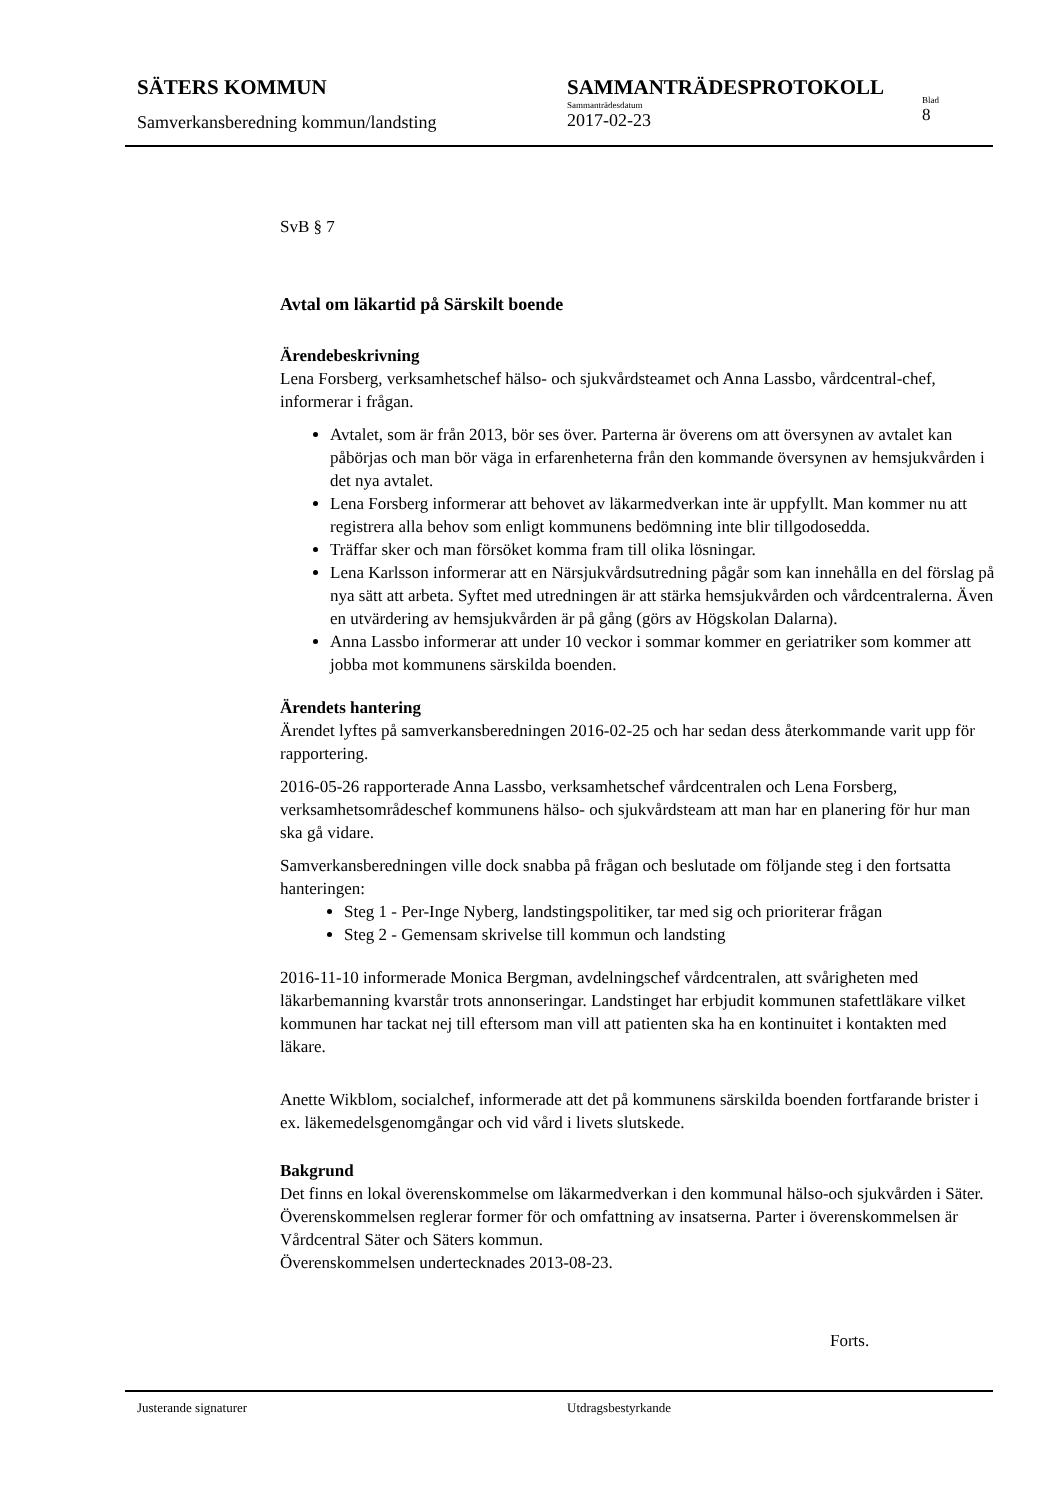SÄTERS KOMMUN
Samverkansberedning kommun/landsting
SAMMANTRÄDESPROTOKOLL
Sammanträdesdatum
2017-02-23
Blad
8
SvB § 7
Avtal om läkartid på Särskilt boende
Ärendebeskrivning
Lena Forsberg, verksamhetschef hälso- och sjukvårdsteamet och Anna Lassbo, vårdcentral-chef, informerar i frågan.
Avtalet, som är från 2013, bör ses över. Parterna är överens om att översynen av avtalet kan påbörjas och man bör väga in erfarenheterna från den kommande översynen av hemsjukvården i det nya avtalet.
Lena Forsberg informerar att behovet av läkarmedverkan inte är uppfyllt. Man kommer nu att registrera alla behov som enligt kommunens bedömning inte blir tillgodosedda.
Träffar sker och man försöket komma fram till olika lösningar.
Lena Karlsson informerar att en Närsjukvårdsutredning pågår som kan innehålla en del förslag på nya sätt att arbeta. Syftet med utredningen är att stärka hemsjukvården och vårdcentralerna. Även en utvärdering av hemsjukvården är på gång (görs av Högskolan Dalarna).
Anna Lassbo informerar att under 10 veckor i sommar kommer en geriatriker som kommer att jobba mot kommunens särskilda boenden.
Ärendets hantering
Ärendet lyftes på samverkansberedningen 2016-02-25 och har sedan dess återkommande varit upp för rapportering.
2016-05-26 rapporterade Anna Lassbo, verksamhetschef vårdcentralen och Lena Forsberg, verksamhetsområdeschef kommunens hälso- och sjukvårdsteam att man har en planering för hur man ska gå vidare.
Samverkansberedningen ville dock snabba på frågan och beslutade om följande steg i den fortsatta hanteringen:
Steg 1 - Per-Inge Nyberg, landstingspolitiker, tar med sig och prioriterar frågan
Steg 2 - Gemensam skrivelse till kommun och landsting
2016-11-10 informerade Monica Bergman, avdelningschef vårdcentralen, att svårigheten med läkarbemanning kvarstår trots annonseringar. Landstinget har erbjudit kommunen stafettläkare vilket kommunen har tackat nej till eftersom man vill att patienten ska ha en kontinuitet i kontakten med läkare.
Anette Wikblom, socialchef, informerade att det på kommunens särskilda boenden fortfarande brister i ex. läkemedelsgenomgångar och vid vård i livets slutskede.
Bakgrund
Det finns en lokal överenskommelse om läkarmedverkan i den kommunal hälso-och sjukvården i Säter. Överenskommelsen reglerar former för och omfattning av insatserna. Parter i överenskommelsen är Vårdcentral Säter och Säters kommun.
Överenskommelsen undertecknades 2013-08-23.
Forts.
Justerande signaturer Utdragsbestyrkande